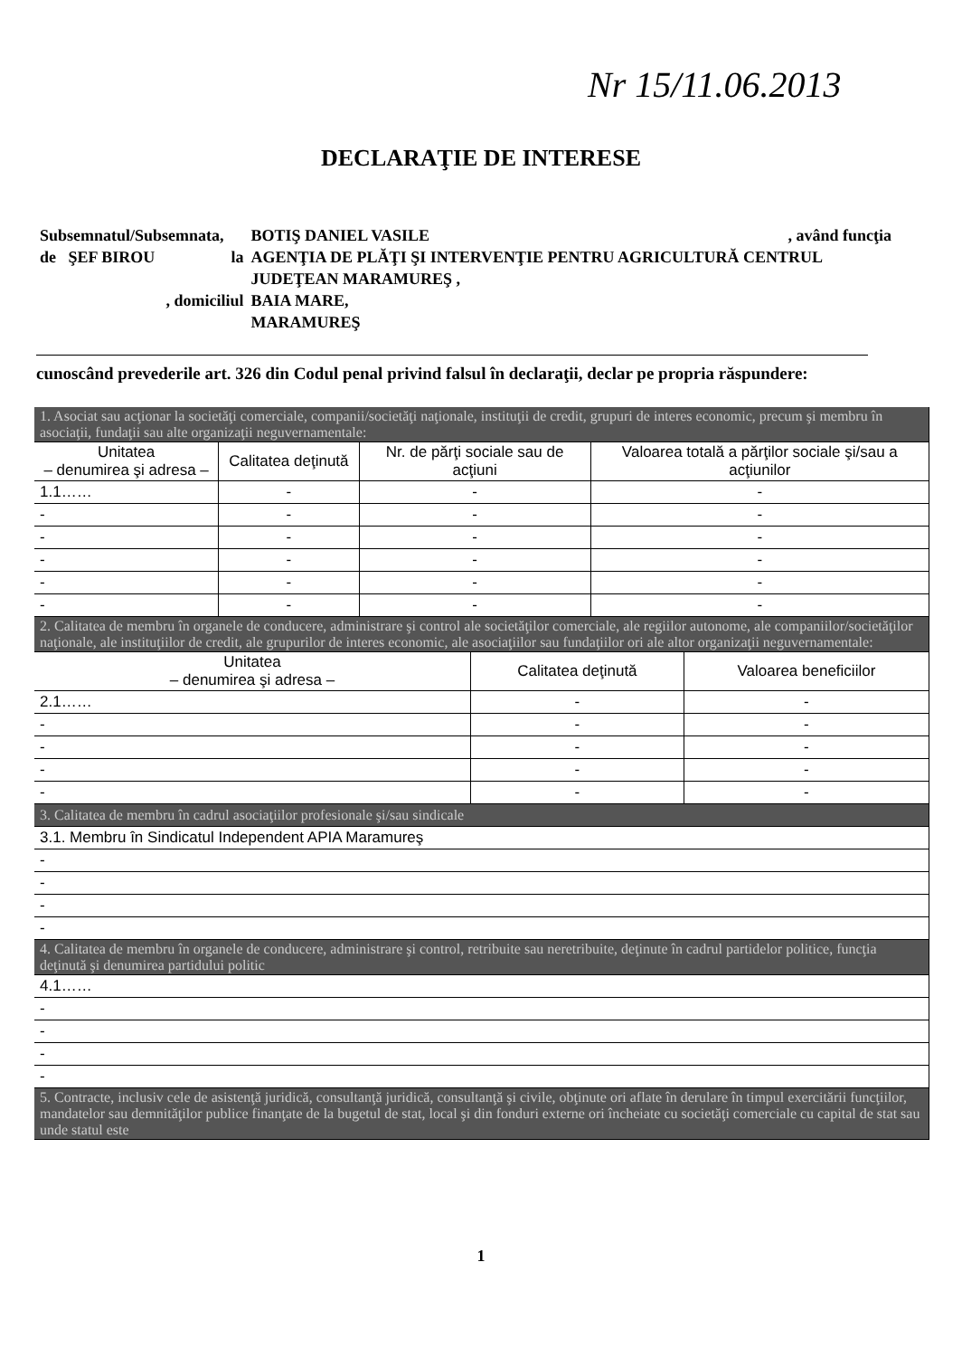Nr 15/11.06.2013
DECLARAŢIE DE INTERESE
| Subsemnatul/Subsemnata, | | BOTIŞ DANIEL VASILE | , având funcţia |
| de ŞEF BIROU | la | AGENŢIA DE PLĂŢI ŞI INTERVENŢIE PENTRU AGRICULTURĂ CENTRUL JUDEŢEAN MARAMUREŞ , | |
| , domiciliul | | BAIA MARE, MARAMUREŞ | |
cunoscând prevederile art. 326 din Codul penal privind falsul în declaraţii, declar pe propria răspundere:
| 1. Asociat sau acţionar la societăţi comerciale, companii/societăţi naţionale, instituţii de credit, grupuri de interes economic, precum şi membru în asociaţii, fundaţii sau alte organizaţii neguvernamentale: | | | |
| Unitatea – denumirea şi adresa – | Calitatea deţinută | Nr. de părţi sociale sau de acţiuni | Valoarea totală a părţilor sociale şi/sau a acţiunilor |
| 1.1…… | - | - | - |
| - | - | - | - |
| - | - | - | - |
| - | - | - | - |
| - | - | - | - |
| - | - | - | - |
| 2. Calitatea de membru în organele de conducere, administrare şi control ale societăţilor comerciale, ale regiilor autonome, ale companiilor/societăţilor naţionale, ale instituţiilor de credit, ale grupurilor de interes economic, ale asociaţiilor sau fundaţiilor ori ale altor organizaţii neguvernamentale: | | |
| Unitatea – denumirea şi adresa – | Calitatea deţinută | Valoarea beneficiilor |
| 2.1…… | - | - |
| - | - | - |
| - | - | - |
| - | - | - |
| - | - | - |
| 3. Calitatea de membru în cadrul asociaţiilor profesionale şi/sau sindicale |
| 3.1. Membru în Sindicatul Independent APIA Maramureş |
| - |
| - |
| - |
| - |
| 4. Calitatea de membru în organele de conducere, administrare şi control, retribuite sau neretribuite, deţinute în cadrul partidelor politice, funcţia deţinută şi denumirea partidului politic |
| 4.1…… |
| - |
| - |
| - |
| - |
| 5. Contracte, inclusiv cele de asistenţă juridică, consultanţă juridică, consultanţă şi civile, obţinute ori aflate în derulare în timpul exercitării funcţiilor, mandatelor sau demnităţilor publice finanţate de la bugetul de stat, local şi din fonduri externe ori încheiate cu societăţi comerciale cu capital de stat sau unde statul este |
1